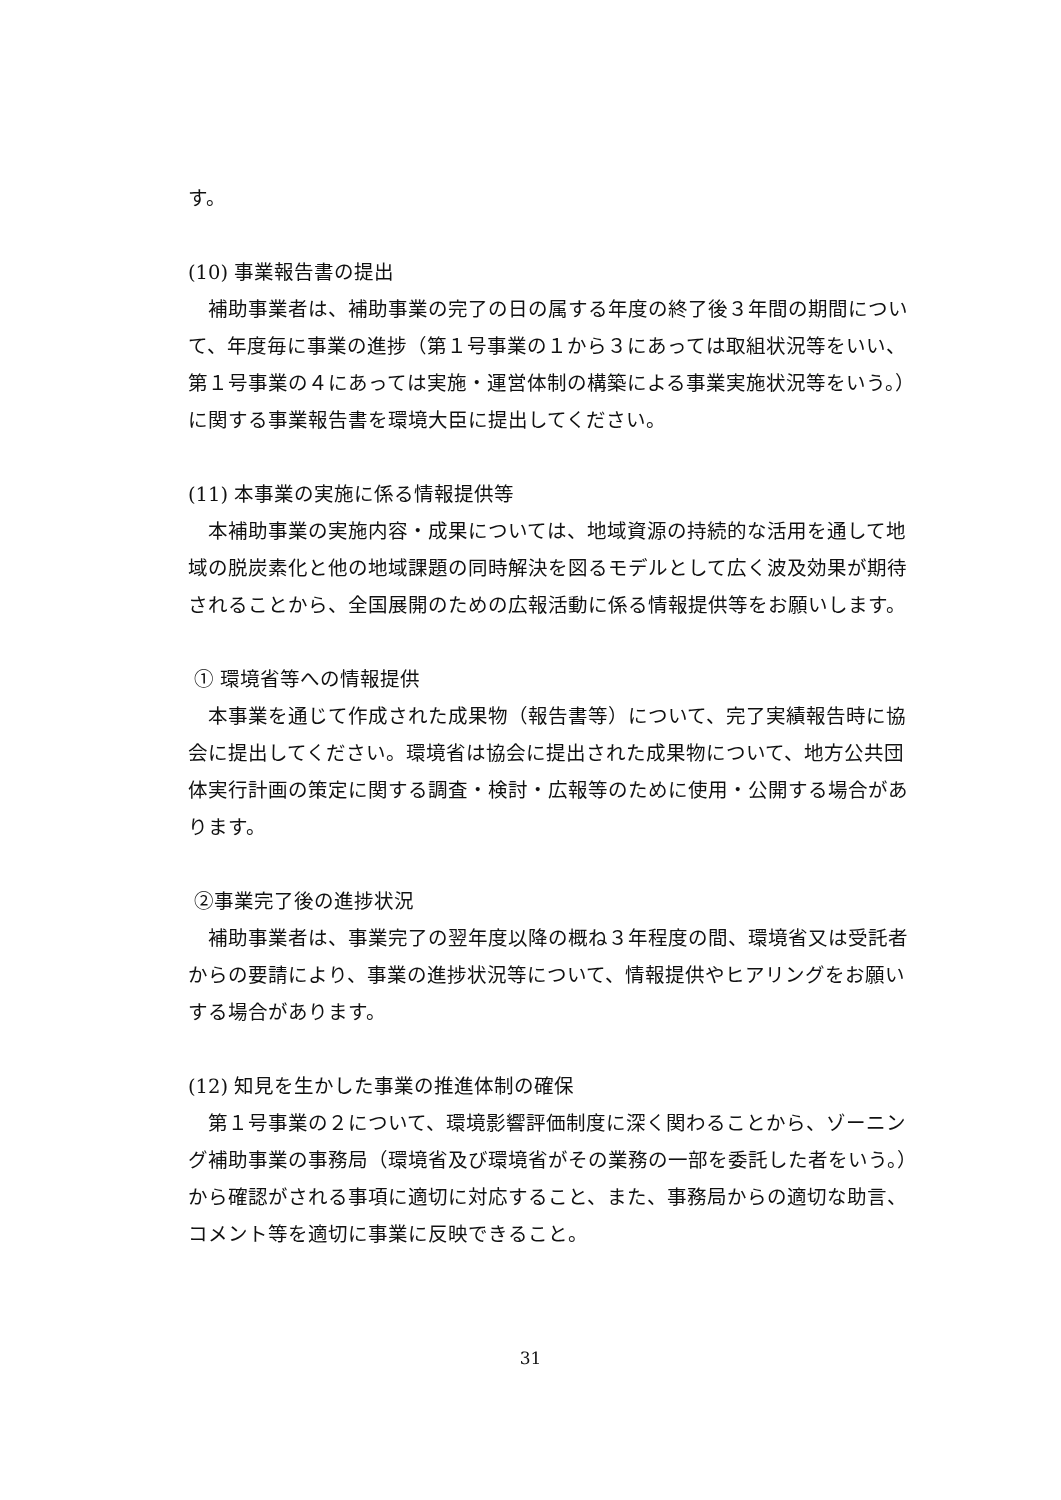す。
(10) 事業報告書の提出
補助事業者は、補助事業の完了の日の属する年度の終了後３年間の期間について、年度毎に事業の進捗（第１号事業の１から３にあっては取組状況等をいい、第１号事業の４にあっては実施・運営体制の構築による事業実施状況等をいう。）に関する事業報告書を環境大臣に提出してください。
(11) 本事業の実施に係る情報提供等
本補助事業の実施内容・成果については、地域資源の持続的な活用を通して地域の脱炭素化と他の地域課題の同時解決を図るモデルとして広く波及効果が期待されることから、全国展開のための広報活動に係る情報提供等をお願いします。
① 環境省等への情報提供
本事業を通じて作成された成果物（報告書等）について、完了実績報告時に協会に提出してください。環境省は協会に提出された成果物について、地方公共団体実行計画の策定に関する調査・検討・広報等のために使用・公開する場合があります。
②事業完了後の進捗状況
補助事業者は、事業完了の翌年度以降の概ね３年程度の間、環境省又は受託者からの要請により、事業の進捗状況等について、情報提供やヒアリングをお願いする場合があります。
(12) 知見を生かした事業の推進体制の確保
第１号事業の２について、環境影響評価制度に深く関わることから、ゾーニング補助事業の事務局（環境省及び環境省がその業務の一部を委託した者をいう。）から確認がされる事項に適切に対応すること、また、事務局からの適切な助言、コメント等を適切に事業に反映できること。
31